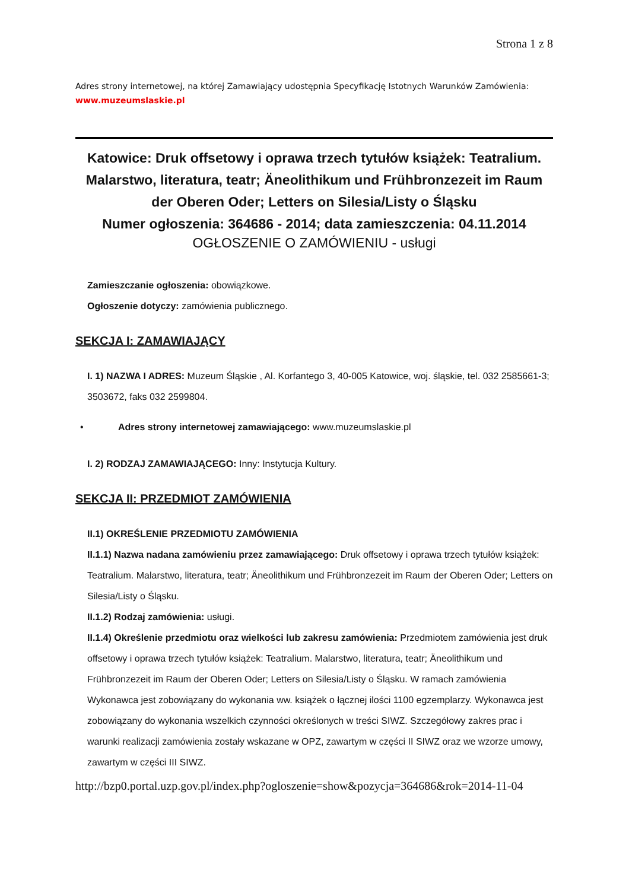Strona 1 z 8
Adres strony internetowej, na której Zamawiający udostępnia Specyfikację Istotnych Warunków Zamówienia:
www.muzeumslaskie.pl
Katowice: Druk offsetowy i oprawa trzech tytułów książek: Teatralium. Malarstwo, literatura, teatr; Äneolithikum und Frühbronzezeit im Raum der Oberen Oder; Letters on Silesia/Listy o Śląsku
Numer ogłoszenia: 364686 - 2014; data zamieszczenia: 04.11.2014
OGŁOSZENIE O ZAMÓWIENIU - usługi
Zamieszczanie ogłoszenia: obowiązkowe.
Ogłoszenie dotyczy: zamówienia publicznego.
SEKCJA I: ZAMAWIAJĄCY
I. 1) NAZWA I ADRES: Muzeum Śląskie , Al. Korfantego 3, 40-005 Katowice, woj. śląskie, tel. 032 2585661-3; 3503672, faks 032 2599804.
• Adres strony internetowej zamawiającego: www.muzeumslaskie.pl
I. 2) RODZAJ ZAMAWIAJĄCEGO: Inny: Instytucja Kultury.
SEKCJA II: PRZEDMIOT ZAMÓWIENIA
II.1) OKREŚLENIE PRZEDMIOTU ZAMÓWIENIA
II.1.1) Nazwa nadana zamówieniu przez zamawiającego: Druk offsetowy i oprawa trzech tytułów książek: Teatralium. Malarstwo, literatura, teatr; Äneolithikum und Frühbronzezeit im Raum der Oberen Oder; Letters on Silesia/Listy o Śląsku.
II.1.2) Rodzaj zamówienia: usługi.
II.1.4) Określenie przedmiotu oraz wielkości lub zakresu zamówienia: Przedmiotem zamówienia jest druk offsetowy i oprawa trzech tytułów książek: Teatralium. Malarstwo, literatura, teatr; Äneolithikum und Frühbronzezeit im Raum der Oberen Oder; Letters on Silesia/Listy o Śląsku. W ramach zamówienia Wykonawca jest zobowiązany do wykonania ww. książek o łącznej ilości 1100 egzemplarzy. Wykonawca jest zobowiązany do wykonania wszelkich czynności określonych w treści SIWZ. Szczegółowy zakres prac i warunki realizacji zamówienia zostały wskazane w OPZ, zawartym w części II SIWZ oraz we wzorze umowy, zawartym w części III SIWZ.
http://bzp0.portal.uzp.gov.pl/index.php?ogloszenie=show&pozycja=364686&rok=2014-11-04